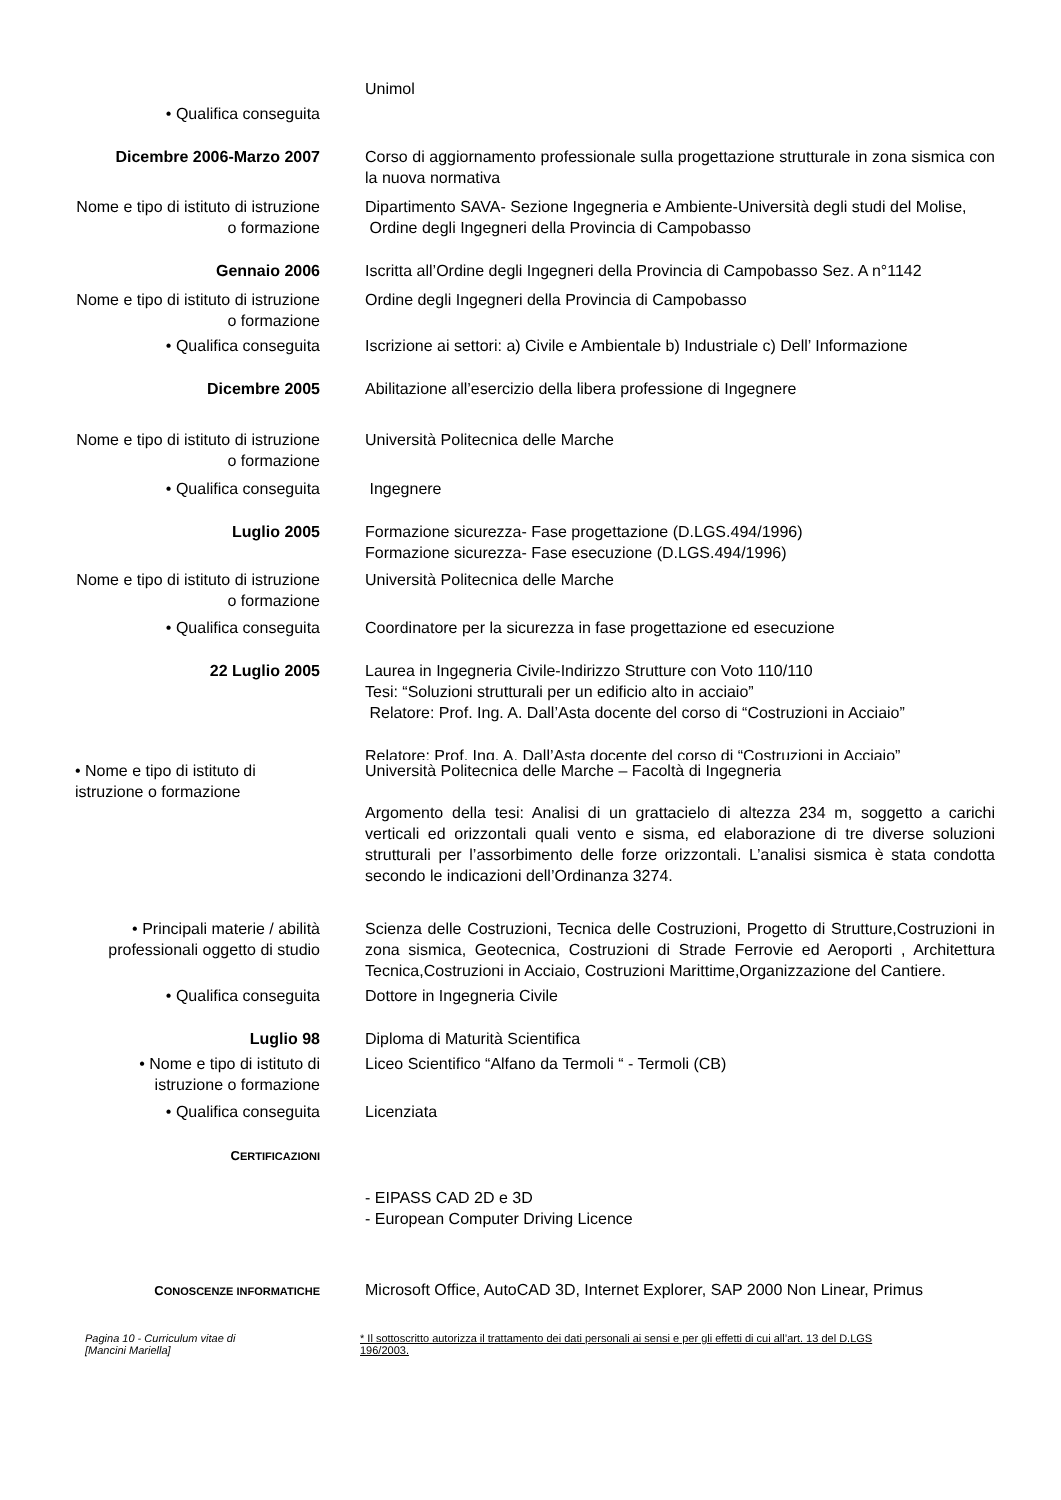Unimol
• Qualifica conseguita
Dicembre 2006-Marzo 2007 Corso di aggiornamento professionale sulla progettazione strutturale in zona sismica con la nuova normativa
Nome e tipo di istituto di istruzione o formazione
Dipartimento SAVA- Sezione Ingegneria e Ambiente-Università degli studi del Molise,
Ordine degli Ingegneri della Provincia di Campobasso
Gennaio 2006 Iscritta all’Ordine degli Ingegneri della Provincia di Campobasso Sez. A n°1142
Nome e tipo di istituto di istruzione o formazione
Ordine degli Ingegneri della Provincia di Campobasso
• Qualifica conseguita Iscrizione ai settori: a) Civile e Ambientale b) Industriale c) Dell’ Informazione
Dicembre 2005 Abilitazione all’esercizio della libera professione di Ingegnere
Nome e tipo di istituto di istruzione o formazione
Università Politecnica delle Marche
• Qualifica conseguita Ingegnere
Luglio 2005 Formazione sicurezza- Fase progettazione (D.LGS.494/1996)
Formazione sicurezza- Fase esecuzione (D.LGS.494/1996)
Nome e tipo di istituto di istruzione o formazione
Università Politecnica delle Marche
• Qualifica conseguita Coordinatore per la sicurezza in fase progettazione ed esecuzione
22 Luglio 2005 Laurea in Ingegneria Civile-Indirizzo Strutture con Voto 110/110
Tesi: “Soluzioni strutturali per un edificio alto in acciaio”
Relatore: Prof. Ing. A. Dall’Asta docente del corso di “Costruzioni in Acciaio”
Relatore: Prof. Ing. A. Dall’Asta docente del corso di “Costruzioni in Acciaio”
• Nome e tipo di istituto di istruzione o formazione
Università Politecnica delle Marche – Facoltà di Ingegneria
Argomento della tesi: Analisi di un grattacielo di altezza 234 m, soggetto a carichi verticali ed orizzontali quali vento e sisma, ed elaborazione di tre diverse soluzioni strutturali per l’assorbimento delle forze orizzontali. L’analisi sismica è stata condotta secondo le indicazioni dell’Ordinanza 3274.
• Principali materie / abilità professionali oggetto di studio
Scienza delle Costruzioni, Tecnica delle Costruzioni, Progetto di Strutture,Costruzioni in zona sismica, Geotecnica, Costruzioni di Strade Ferrovie ed Aeroporti , Architettura Tecnica,Costruzioni in Acciaio, Costruzioni Marittime,Organizzazione del Cantiere.
• Qualifica conseguita Dottore in Ingegneria Civile
Luglio 98 Diploma di Maturità Scientifica
• Nome e tipo di istituto di istruzione o formazione
Liceo Scientifico “Alfano da Termoli “ - Termoli (CB)
• Qualifica conseguita Licenziata
CERTIFICAZIONI
- EIPASS CAD 2D e 3D
- European Computer Driving Licence
CONOSCENZE INFORMATICHE
Microsoft Office, AutoCAD 3D, Internet Explorer, SAP 2000 Non Linear, Primus
Pagina 10 - Curriculum vitae di
[Mancini Mariella]
* Il sottoscritto autorizza il trattamento dei dati personali ai sensi e per gli effetti di cui all’art. 13 del D.LGS 196/2003.